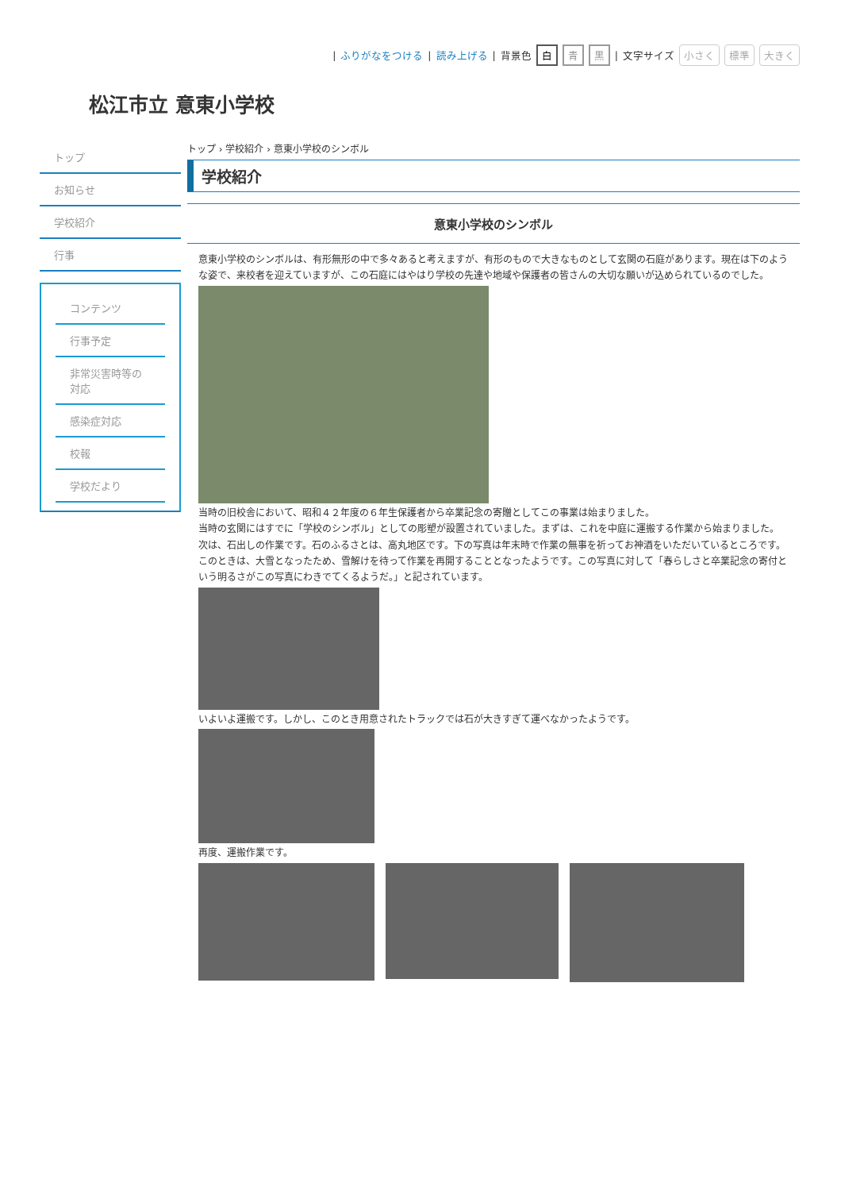| ふりがなをつける | 読み上げる | 背景色 白 青 黒 | 文字サイズ 小さく 標準 大きく
松江市立 意東小学校
トップ
お知らせ
学校紹介
行事
コンテンツ
行事予定
非常災害時等の対応
感染症対応
校報
学校だより
トップ › 学校紹介 › 意東小学校のシンボル
学校紹介
意東小学校のシンボル
意東小学校のシンボルは、有形無形の中で多々あると考えますが、有形のもので大きなものとして玄関の石庭があります。現在は下のような姿で、来校者を迎えていますが、この石庭にはやはり学校の先達や地域や保護者の皆さんの大切な願いが込められているのでした。
当時の旧校舎において、昭和４２年度の６年生保護者から卒業記念の寄贈としてこの事業は始まりました。
当時の玄関にはすでに「学校のシンボル」としての彫塑が設置されていました。まずは、これを中庭に運搬する作業から始まりました。
次は、石出しの作業です。石のふるさとは、高丸地区です。下の写真は年末時で作業の無事を祈ってお神酒をいただいているところです。このときは、大雪となったため、雪解けを待って作業を再開することとなったようです。この写真に対して「春らしさと卒業記念の寄付という明るさがこの写真にわきでてくるようだ。」と記されています。
いよいよ運搬です。しかし、このとき用意されたトラックでは石が大きすぎて運べなかったようです。
再度、運搬作業です。